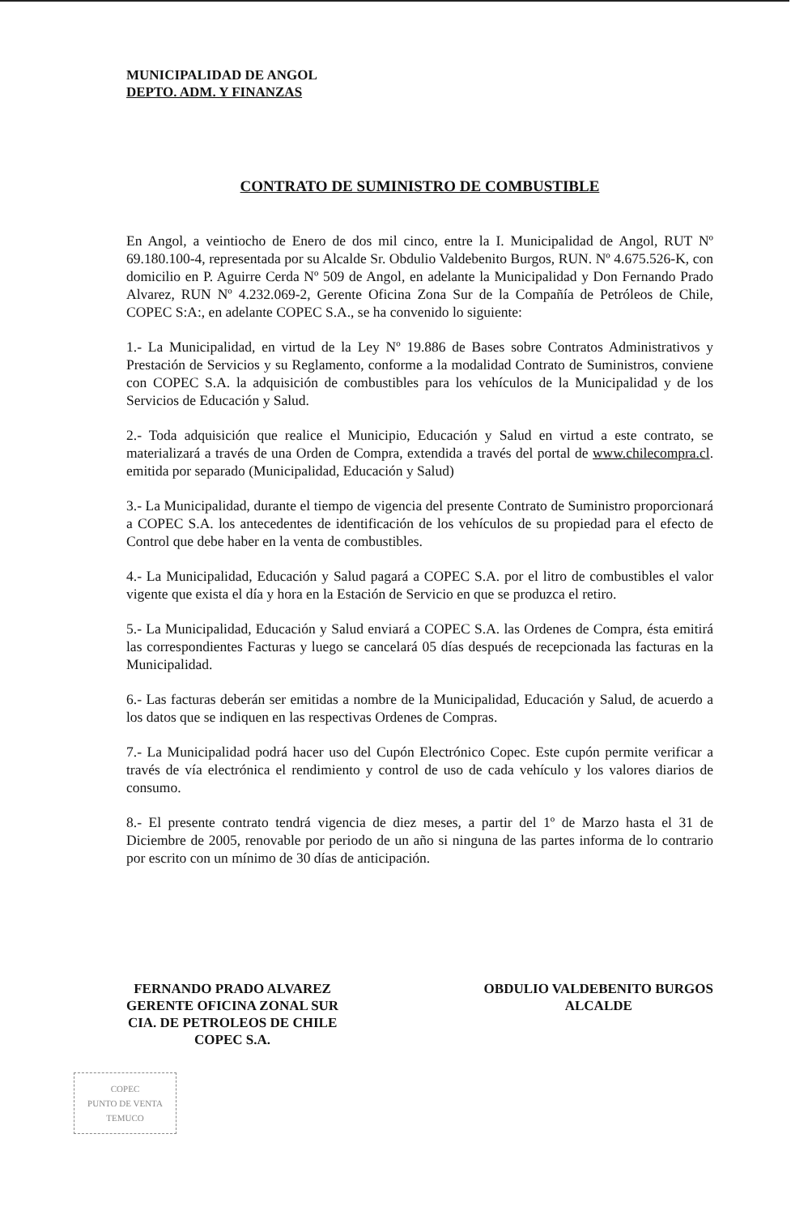MUNICIPALIDAD DE ANGOL
DEPTO. ADM. Y FINANZAS
CONTRATO DE SUMINISTRO DE COMBUSTIBLE
En Angol, a veintiocho de Enero de dos mil cinco, entre la I. Municipalidad de Angol, RUT Nº 69.180.100-4, representada por su Alcalde Sr. Obdulio Valdebenito Burgos, RUN. Nº 4.675.526-K, con domicilio en P. Aguirre Cerda Nº 509 de Angol, en adelante la Municipalidad y Don Fernando Prado Alvarez, RUN Nº 4.232.069-2, Gerente Oficina Zona Sur de la Compañía de Petróleos de Chile, COPEC S:A:, en adelante COPEC S.A., se ha convenido lo siguiente:
1.- La Municipalidad, en virtud de la Ley Nº 19.886 de Bases sobre Contratos Administrativos y Prestación de Servicios y su Reglamento, conforme a la modalidad Contrato de Suministros, conviene con COPEC S.A. la adquisición de combustibles para los vehículos de la Municipalidad y de los Servicios de Educación y Salud.
2.- Toda adquisición que realice el Municipio, Educación y Salud en virtud a este contrato, se materializará a través de una Orden de Compra, extendida a través del portal de www.chilecompra.cl. emitida por separado (Municipalidad, Educación y Salud)
3.- La Municipalidad, durante el tiempo de vigencia del presente Contrato de Suministro proporcionará a COPEC S.A. los antecedentes de identificación de los vehículos de su propiedad para el efecto de Control que debe haber en la venta de combustibles.
4.- La Municipalidad, Educación y Salud pagará a COPEC S.A. por el litro de combustibles el valor vigente que exista el día y hora en la Estación de Servicio en que se produzca el retiro.
5.- La Municipalidad, Educación y Salud enviará a COPEC S.A. las Ordenes de Compra, ésta emitirá las correspondientes Facturas y luego se cancelará 05 días después de recepcionada las facturas en la Municipalidad.
6.- Las facturas deberán ser emitidas a nombre de la Municipalidad, Educación y Salud, de acuerdo a los datos que se indiquen en las respectivas Ordenes de Compras.
7.- La Municipalidad podrá hacer uso del Cupón Electrónico Copec. Este cupón permite verificar a través de vía electrónica el rendimiento y control de uso de cada vehículo y los valores diarios de consumo.
8.- El presente contrato tendrá vigencia de diez meses, a partir del 1º de Marzo hasta el 31 de Diciembre de 2005, renovable por periodo de un año si ninguna de las partes informa de lo contrario por escrito con un mínimo de 30 días de anticipación.
FERNANDO PRADO ALVAREZ
GERENTE OFICINA ZONAL SUR
CIA. DE PETROLEOS DE CHILE
COPEC S.A.
OBDULIO VALDEBENITO BURGOS
ALCALDE
COPEC
PUNTO DE VENTA
TEMUCO